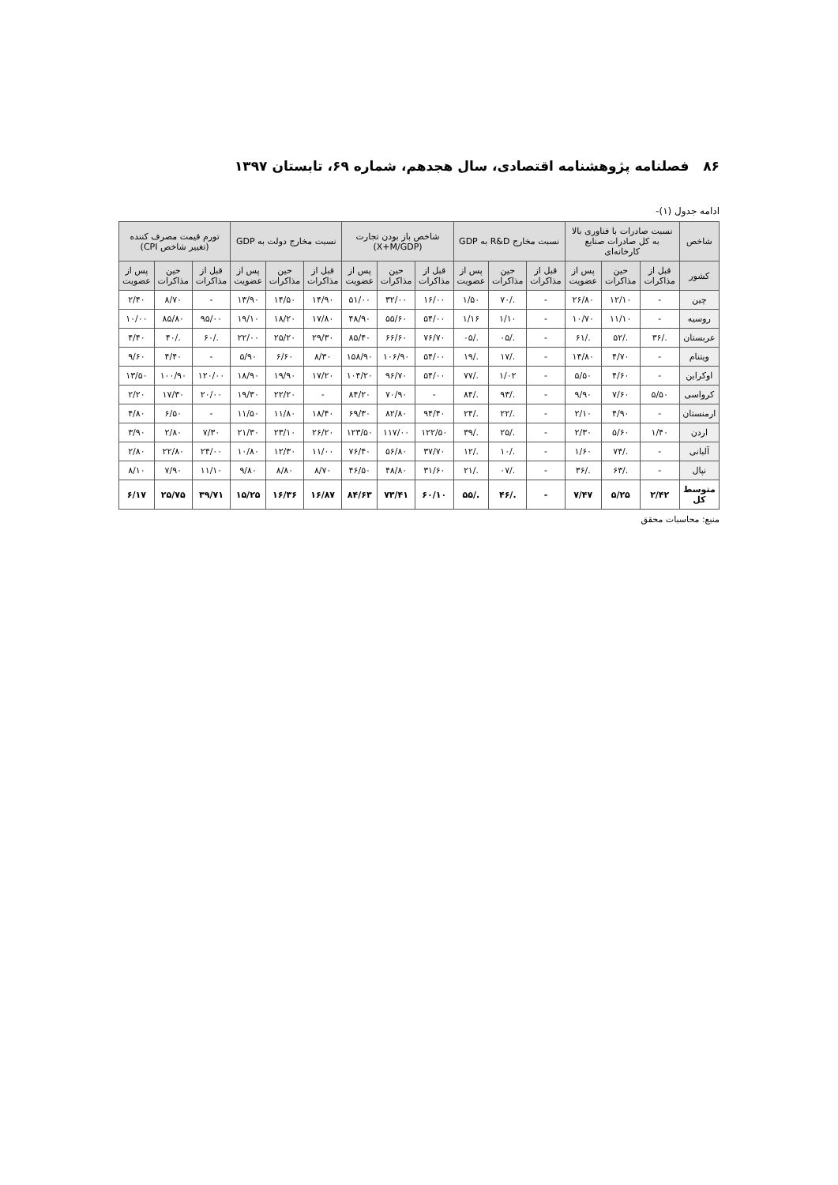۸۶ فصلنامه پژوهشنامه اقتصادی، سال هجدهم، شماره ۶۹، تابستان ۱۳۹۷
ادامه جدول (۱)-
| شاخص | نسبت صادرات با فناوری بالا به کل صادرات صنایع کارخانه‌ای | | | نسبت مخارج R&D به GDP | | | شاخص باز بودن تجارت (X+M/GDP) | | | نسبت مخارج دولت به GDP | | | تورم قیمت مصرف کننده (تغییر شاخص CPI) | | |
| --- | --- | --- | --- | --- | --- | --- | --- | --- | --- | --- | --- | --- | --- | --- | --- |
| کشور | قبل از مذاکرات | حین مذاکرات | پس از عضویت | قبل از مذاکرات | حین مذاکرات | پس از عضویت | قبل از مذاکرات | حین مذاکرات | پس از عضویت | قبل از مذاکرات | حین مذاکرات | پس از عضویت | قبل از مذاکرات | حین مذاکرات | پس از عضویت |
| چین | - | ۱۲/۱۰ | ۲۶/۸۰ | - | ./۷۰ | ۱/۵۰ | ۱۶/۰۰ | ۳۲/۰۰ | ۵۱/۰۰ | ۱۴/۹۰ | ۱۴/۵۰ | ۱۳/۹۰ | - | ۸/۷۰ | ۲/۴۰ |
| روسیه | - | ۱۱/۱۰ | ۱۰/۷۰ | - | ۱/۱۰ | ۱/۱۶ | ۵۴/۰۰ | ۵۵/۶۰ | ۴۸/۹۰ | ۱۷/۸۰ | ۱۸/۲۰ | ۱۹/۱۰ | ۹۵/۰۰ | ۸۵/۸۰ | ۱۰/۰۰ |
| عربستان | ./۳۶ | ./۵۲ | ./۶۱ | - | ./۰۵ | ./۰۵ | ۷۶/۷۰ | ۶۶/۶۰ | ۸۵/۴۰ | ۲۹/۳۰ | ۲۵/۲۰ | ۲۲/۰۰ | ./۶۰ | ./۴۰ | ۴/۴۰ |
| ویتنام | - | ۴/۷۰ | ۱۴/۸۰ | - | ./۱۷ | ./۱۹ | ۵۴/۰۰ | ۱۰۶/۹۰ | ۱۵۸/۹۰ | ۸/۳۰ | ۶/۶۰ | ۵/۹۰ | - | ۴/۴۰ | ۹/۶۰ |
| اوکراین | - | ۴/۶۰ | ۵/۵۰ | - | ۱/۰۲ | ./۷۷ | ۵۴/۰۰ | ۹۶/۷۰ | ۱۰۴/۲۰ | ۱۷/۲۰ | ۱۹/۹۰ | ۱۸/۹۰ | ۱۲۰/۰۰ | ۱۰۰/۹۰ | ۱۳/۵۰ |
| کرواسی | ۵/۵۰ | ۷/۶۰ | ۹/۹۰ | - | ./۹۳ | ./۸۴ | - | ۷۰/۹۰ | ۸۴/۲۰ | - | ۲۲/۲۰ | ۱۹/۳۰ | ۲۰/۰۰ | ۱۷/۳۰ | ۲/۲۰ |
| ارمنستان | - | ۴/۹۰ | ۲/۱۰ | - | ./۲۲ | ./۲۴ | ۹۴/۴۰ | ۸۲/۸۰ | ۶۹/۳۰ | ۱۸/۴۰ | ۱۱/۸۰ | ۱۱/۵۰ | - | ۶/۵۰ | ۴/۸۰ |
| اردن | ۱/۴۰ | ۵/۶۰ | ۲/۳۰ | - | ./۲۵ | ./۳۹ | ۱۲۲/۵۰ | ۱۱۷/۰۰ | ۱۲۳/۵۰ | ۲۶/۲۰ | ۲۳/۱۰ | ۲۱/۳۰ | ۷/۳۰ | ۲/۸۰ | ۳/۹۰ |
| آلبانی | - | ./۷۴ | ۱/۶۰ | - | ./۱۰ | ./۱۲ | ۳۷/۷۰ | ۵۶/۸۰ | ۷۶/۴۰ | ۱۱/۰۰ | ۱۲/۳۰ | ۱۰/۸۰ | ۲۴/۰۰ | ۲۲/۸۰ | ۲/۸۰ |
| نپال | - | ./۶۳ | ./۳۶ | - | ./۰۷ | ./۲۱ | ۳۱/۶۰ | ۴۸/۸۰ | ۴۶/۵۰ | ۸/۷۰ | ۸/۸۰ | ۹/۸۰ | ۱۱/۱۰ | ۷/۹۰ | ۸/۱۰ |
| متوسط کل | ۲/۴۲ | ۵/۲۵ | ۷/۴۷ | - | ./۴۶ | ./۵۵ | ۶۰/۱۰ | ۷۳/۴۱ | ۸۴/۶۳ | ۱۶/۸۷ | ۱۶/۳۶ | ۱۵/۲۵ | ۳۹/۷۱ | ۲۵/۷۵ | ۶/۱۷ |
منبع: محاسبات محقق